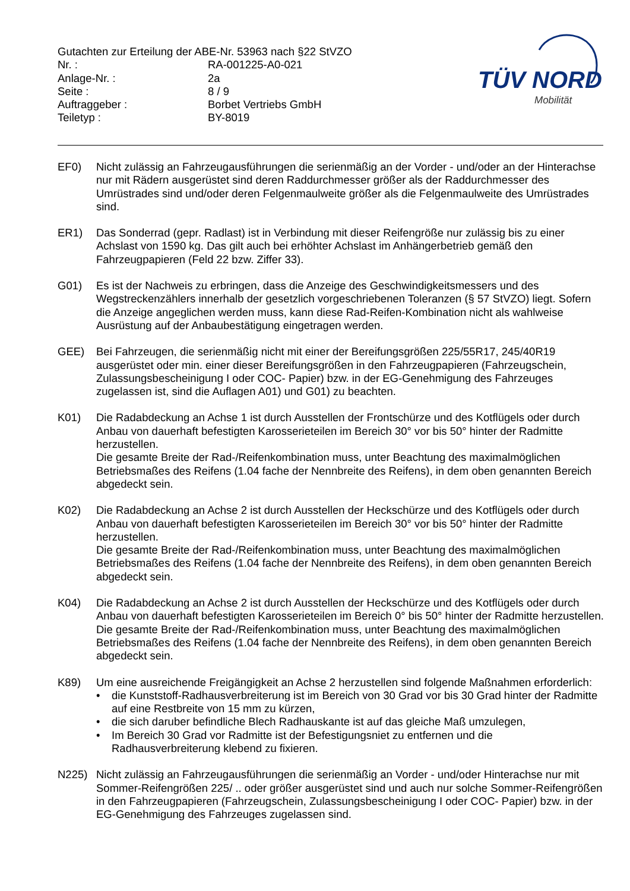| Gutachten zur Erteilung der ABE-Nr. 53963 nach §22 StVZO | |
| Nr. : | RA-001225-A0-021 |
| Anlage-Nr. : | 2a |
| Seite : | 8 / 9 |
| Auftraggeber : | Borbet Vertriebs GmbH |
| Teiletyp : | BY-8019 |
TÜV NORD
Mobilität
EF0) Nicht zulässig an Fahrzeugausführungen die serienmäßig an der Vorder - und/oder an der Hinterachse nur mit Rädern ausgerüstet sind deren Raddurchmesser größer als der Raddurchmesser des Umrüstrades sind und/oder deren Felgenmaulweite größer als die Felgenmaulweite des Umrüstrades sind.
ER1) Das Sonderrad (gepr. Radlast) ist in Verbindung mit dieser Reifengröße nur zulässig bis zu einer Achslast von 1590 kg. Das gilt auch bei erhöhter Achslast im Anhängerbetrieb gemäß den Fahrzeugpapieren (Feld 22 bzw. Ziffer 33).
G01) Es ist der Nachweis zu erbringen, dass die Anzeige des Geschwindigkeitsmessers und des Wegstreckenzählers innerhalb der gesetzlich vorgeschriebenen Toleranzen (§ 57 StVZO) liegt. Sofern die Anzeige angeglichen werden muss, kann diese Rad-Reifen-Kombination nicht als wahlweise Ausrüstung auf der Anbaubestätigung eingetragen werden.
GEE) Bei Fahrzeugen, die serienmäßig nicht mit einer der Bereifungsgrößen 225/55R17, 245/40R19 ausgerüstet oder min. einer dieser Bereifungsgrößen in den Fahrzeugpapieren (Fahrzeugschein, Zulassungsbescheinigung I oder COC- Papier) bzw. in der EG-Genehmigung des Fahrzeuges zugelassen ist, sind die Auflagen A01) und G01) zu beachten.
K01) Die Radabdeckung an Achse 1 ist durch Ausstellen der Frontschürze und des Kotflügels oder durch Anbau von dauerhaft befestigten Karosserieteilen im Bereich 30° vor bis 50° hinter der Radmitte herzustellen.
Die gesamte Breite der Rad-/Reifenkombination muss, unter Beachtung des maximalmöglichen Betriebsmaßes des Reifens (1.04 fache der Nennbreite des Reifens), in dem oben genannten Bereich abgedeckt sein.
K02) Die Radabdeckung an Achse 2 ist durch Ausstellen der Heckschürze und des Kotflügels oder durch Anbau von dauerhaft befestigten Karosserieteilen im Bereich 30° vor bis 50° hinter der Radmitte herzustellen.
Die gesamte Breite der Rad-/Reifenkombination muss, unter Beachtung des maximalmöglichen Betriebsmaßes des Reifens (1.04 fache der Nennbreite des Reifens), in dem oben genannten Bereich abgedeckt sein.
K04) Die Radabdeckung an Achse 2 ist durch Ausstellen der Heckschürze und des Kotflügels oder durch Anbau von dauerhaft befestigten Karosserieteilen im Bereich 0° bis 50° hinter der Radmitte herzustellen.
Die gesamte Breite der Rad-/Reifenkombination muss, unter Beachtung des maximalmöglichen Betriebsmaßes des Reifens (1.04 fache der Nennbreite des Reifens), in dem oben genannten Bereich abgedeckt sein.
K89) Um eine ausreichende Freigängigkeit an Achse 2 herzustellen sind folgende Maßnahmen erforderlich:
• die Kunststoff-Radhausverbreiterung ist im Bereich von 30 Grad vor bis 30 Grad hinter der Radmitte auf eine Restbreite von 15 mm zu kürzen,
• die sich daruber befindliche Blech Radhauskante ist auf das gleiche Maß umzulegen,
• Im Bereich 30 Grad vor Radmitte ist der Befestigungsniet zu entfernen und die Radhausverbreiterung klebend zu fixieren.
N225) Nicht zulässig an Fahrzeugausführungen die serienmäßig an Vorder - und/oder Hinterachse nur mit Sommer-Reifengrößen 225/ .. oder größer ausgerüstet sind und auch nur solche Sommer-Reifengrößen in den Fahrzeugpapieren (Fahrzeugschein, Zulassungsbescheinigung I oder COC- Papier) bzw. in der EG-Genehmigung des Fahrzeuges zugelassen sind.